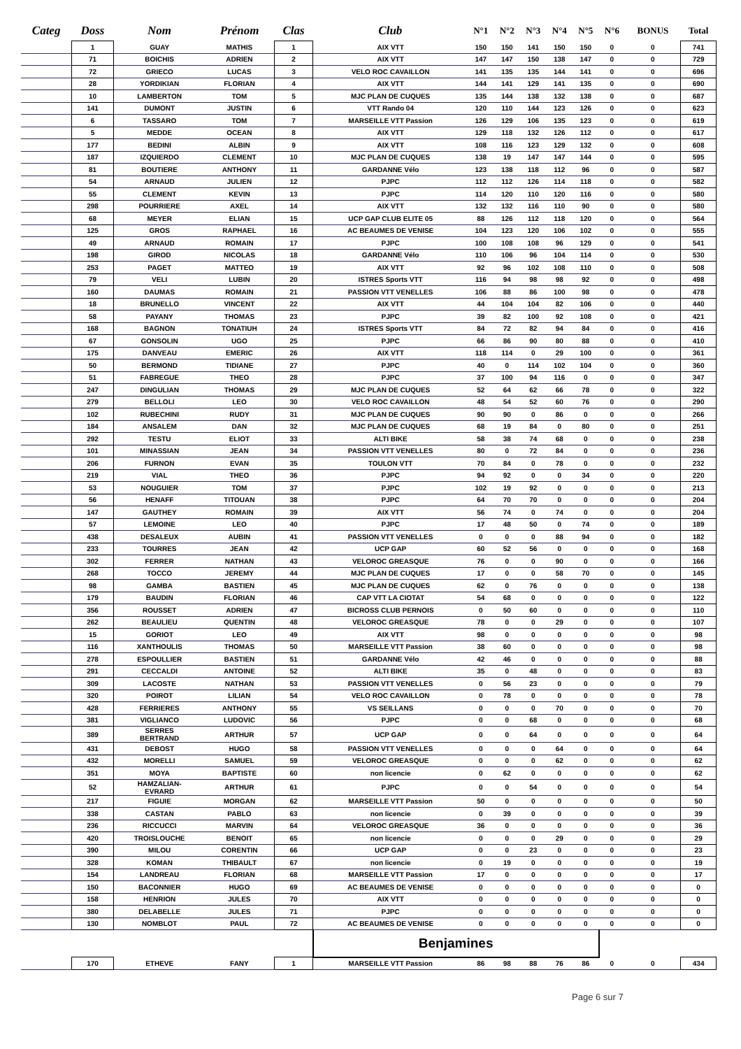| Categ | Doss | Nom | Prénom | Clas | Club | N°1 | N°2 | N°3 | N°4 | N°5 | N°6 | BONUS | Total |
| --- | --- | --- | --- | --- | --- | --- | --- | --- | --- | --- | --- | --- | --- |
| | 1 | GUAY | MATHIS | 1 | AIX VTT | 150 | 150 | 141 | 150 | 150 | 0 | 0 | 741 |
| | 71 | BOICHIS | ADRIEN | 2 | AIX VTT | 147 | 147 | 150 | 138 | 147 | 0 | 0 | 729 |
| | 72 | GRIECO | LUCAS | 3 | VELO ROC CAVAILLON | 141 | 135 | 135 | 144 | 141 | 0 | 0 | 696 |
| | 28 | YORDIKIAN | FLORIAN | 4 | AIX VTT | 144 | 141 | 129 | 141 | 135 | 0 | 0 | 690 |
| | 10 | LAMBERTON | TOM | 5 | MJC PLAN DE CUQUES | 135 | 144 | 138 | 132 | 138 | 0 | 0 | 687 |
| | 141 | DUMONT | JUSTIN | 6 | VTT Rando 04 | 120 | 110 | 144 | 123 | 126 | 0 | 0 | 623 |
| | 6 | TASSARO | TOM | 7 | MARSEILLE VTT Passion | 126 | 129 | 106 | 135 | 123 | 0 | 0 | 619 |
| | 5 | MEDDE | OCEAN | 8 | AIX VTT | 129 | 118 | 132 | 126 | 112 | 0 | 0 | 617 |
| | 177 | BEDINI | ALBIN | 9 | AIX VTT | 108 | 116 | 123 | 129 | 132 | 0 | 0 | 608 |
| | 187 | IZQUIERDO | CLEMENT | 10 | MJC PLAN DE CUQUES | 138 | 19 | 147 | 147 | 144 | 0 | 0 | 595 |
| | 81 | BOUTIERE | ANTHONY | 11 | GARDANNE Vélo | 123 | 138 | 118 | 112 | 96 | 0 | 0 | 587 |
| | 54 | ARNAUD | JULIEN | 12 | PJPC | 112 | 112 | 126 | 114 | 118 | 0 | 0 | 582 |
| | 55 | CLEMENT | KEVIN | 13 | PJPC | 114 | 120 | 110 | 120 | 116 | 0 | 0 | 580 |
| | 298 | POURRIERE | AXEL | 14 | AIX VTT | 132 | 132 | 116 | 110 | 90 | 0 | 0 | 580 |
| | 68 | MEYER | ELIAN | 15 | UCP GAP CLUB ELITE 05 | 88 | 126 | 112 | 118 | 120 | 0 | 0 | 564 |
| | 125 | GROS | RAPHAEL | 16 | AC BEAUMES DE VENISE | 104 | 123 | 120 | 106 | 102 | 0 | 0 | 555 |
| | 49 | ARNAUD | ROMAIN | 17 | PJPC | 100 | 108 | 108 | 96 | 129 | 0 | 0 | 541 |
| | 198 | GIROD | NICOLAS | 18 | GARDANNE Vélo | 110 | 106 | 96 | 104 | 114 | 0 | 0 | 530 |
| | 253 | PAGET | MATTEO | 19 | AIX VTT | 92 | 96 | 102 | 108 | 110 | 0 | 0 | 508 |
| | 79 | VELI | LUBIN | 20 | ISTRES Sports VTT | 116 | 94 | 98 | 98 | 92 | 0 | 0 | 498 |
| | 160 | DAUMAS | ROMAIN | 21 | PASSION VTT VENELLES | 106 | 88 | 86 | 100 | 98 | 0 | 0 | 478 |
| | 18 | BRUNELLO | VINCENT | 22 | AIX VTT | 44 | 104 | 104 | 82 | 106 | 0 | 0 | 440 |
| | 58 | PAYANY | THOMAS | 23 | PJPC | 39 | 82 | 100 | 92 | 108 | 0 | 0 | 421 |
| | 168 | BAGNON | TONATIUH | 24 | ISTRES Sports VTT | 84 | 72 | 82 | 94 | 84 | 0 | 0 | 416 |
| | 67 | GONSOLIN | UGO | 25 | PJPC | 66 | 86 | 90 | 80 | 88 | 0 | 0 | 410 |
| | 175 | DANVEAU | EMERIC | 26 | AIX VTT | 118 | 114 | 0 | 29 | 100 | 0 | 0 | 361 |
| | 50 | BERMOND | TIDIANE | 27 | PJPC | 40 | 0 | 114 | 102 | 104 | 0 | 0 | 360 |
| | 51 | FABREGUE | THEO | 28 | PJPC | 37 | 100 | 94 | 116 | 0 | 0 | 0 | 347 |
| | 247 | DINGULIAN | THOMAS | 29 | MJC PLAN DE CUQUES | 52 | 64 | 62 | 66 | 78 | 0 | 0 | 322 |
| | 279 | BELLOLI | LEO | 30 | VELO ROC CAVAILLON | 48 | 54 | 52 | 60 | 76 | 0 | 0 | 290 |
| | 102 | RUBECHINI | RUDY | 31 | MJC PLAN DE CUQUES | 90 | 90 | 0 | 86 | 0 | 0 | 0 | 266 |
| | 184 | ANSALEM | DAN | 32 | MJC PLAN DE CUQUES | 68 | 19 | 84 | 0 | 80 | 0 | 0 | 251 |
| | 292 | TESTU | ELIOT | 33 | ALTI BIKE | 58 | 38 | 74 | 68 | 0 | 0 | 0 | 238 |
| | 101 | MINASSIAN | JEAN | 34 | PASSION VTT VENELLES | 80 | 0 | 72 | 84 | 0 | 0 | 0 | 236 |
| | 206 | FURNON | EVAN | 35 | TOULON VTT | 70 | 84 | 0 | 78 | 0 | 0 | 0 | 232 |
| | 219 | VIAL | THEO | 36 | PJPC | 94 | 92 | 0 | 0 | 34 | 0 | 0 | 220 |
| | 53 | NOUGUIER | TOM | 37 | PJPC | 102 | 19 | 92 | 0 | 0 | 0 | 0 | 213 |
| | 56 | HENAFF | TITOUAN | 38 | PJPC | 64 | 70 | 70 | 0 | 0 | 0 | 0 | 204 |
| | 147 | GAUTHEY | ROMAIN | 39 | AIX VTT | 56 | 74 | 0 | 74 | 0 | 0 | 0 | 204 |
| | 57 | LEMOINE | LEO | 40 | PJPC | 17 | 48 | 50 | 0 | 74 | 0 | 0 | 189 |
| | 438 | DESALEUX | AUBIN | 41 | PASSION VTT VENELLES | 0 | 0 | 0 | 88 | 94 | 0 | 0 | 182 |
| | 233 | TOURRES | JEAN | 42 | UCP GAP | 60 | 52 | 56 | 0 | 0 | 0 | 0 | 168 |
| | 302 | FERRER | NATHAN | 43 | VELOROC GREASQUE | 76 | 0 | 0 | 90 | 0 | 0 | 0 | 166 |
| | 268 | TOCCO | JEREMY | 44 | MJC PLAN DE CUQUES | 17 | 0 | 0 | 58 | 70 | 0 | 0 | 145 |
| | 98 | GAMBA | BASTIEN | 45 | MJC PLAN DE CUQUES | 62 | 0 | 76 | 0 | 0 | 0 | 0 | 138 |
| | 179 | BAUDIN | FLORIAN | 46 | CAP VTT LA CIOTAT | 54 | 68 | 0 | 0 | 0 | 0 | 0 | 122 |
| | 356 | ROUSSET | ADRIEN | 47 | BICROSS CLUB PERNOIS | 0 | 50 | 60 | 0 | 0 | 0 | 0 | 110 |
| | 262 | BEAULIEU | QUENTIN | 48 | VELOROC GREASQUE | 78 | 0 | 0 | 29 | 0 | 0 | 0 | 107 |
| | 15 | GORIOT | LEO | 49 | AIX VTT | 98 | 0 | 0 | 0 | 0 | 0 | 0 | 98 |
| | 116 | XANTHOULIS | THOMAS | 50 | MARSEILLE VTT Passion | 38 | 60 | 0 | 0 | 0 | 0 | 0 | 98 |
| | 278 | ESPOULLIER | BASTIEN | 51 | GARDANNE Vélo | 42 | 46 | 0 | 0 | 0 | 0 | 0 | 88 |
| | 291 | CECCALDI | ANTOINE | 52 | ALTI BIKE | 35 | 0 | 48 | 0 | 0 | 0 | 0 | 83 |
| | 309 | LACOSTE | NATHAN | 53 | PASSION VTT VENELLES | 0 | 56 | 23 | 0 | 0 | 0 | 0 | 79 |
| | 320 | POIROT | LILIAN | 54 | VELO ROC CAVAILLON | 0 | 78 | 0 | 0 | 0 | 0 | 0 | 78 |
| | 428 | FERRIERES | ANTHONY | 55 | VS SEILLANS | 0 | 0 | 0 | 70 | 0 | 0 | 0 | 70 |
| | 381 | VIGLIANCO | LUDOVIC | 56 | PJPC | 0 | 0 | 68 | 0 | 0 | 0 | 0 | 68 |
| | 389 | SERRES BERTRAND | ARTHUR | 57 | UCP GAP | 0 | 0 | 64 | 0 | 0 | 0 | 0 | 64 |
| | 431 | DEBOST | HUGO | 58 | PASSION VTT VENELLES | 0 | 0 | 0 | 64 | 0 | 0 | 0 | 64 |
| | 432 | MORELLI | SAMUEL | 59 | VELOROC GREASQUE | 0 | 0 | 0 | 62 | 0 | 0 | 0 | 62 |
| | 351 | MOYA | BAPTISTE | 60 | non licencie | 0 | 62 | 0 | 0 | 0 | 0 | 0 | 62 |
| | 52 | HAMZALIAN- EVRARD | ARTHUR | 61 | PJPC | 0 | 0 | 54 | 0 | 0 | 0 | 0 | 54 |
| | 217 | FIGUIE | MORGAN | 62 | MARSEILLE VTT Passion | 50 | 0 | 0 | 0 | 0 | 0 | 0 | 50 |
| | 338 | CASTAN | PABLO | 63 | non licencie | 0 | 39 | 0 | 0 | 0 | 0 | 0 | 39 |
| | 236 | RICCUCCI | MARVIN | 64 | VELOROC GREASQUE | 36 | 0 | 0 | 0 | 0 | 0 | 0 | 36 |
| | 420 | TROISLOUCHE | BENOIT | 65 | non licencie | 0 | 0 | 0 | 29 | 0 | 0 | 0 | 29 |
| | 390 | MILOU | CORENTIN | 66 | UCP GAP | 0 | 0 | 23 | 0 | 0 | 0 | 0 | 23 |
| | 328 | KOMAN | THIBAULT | 67 | non licencie | 0 | 19 | 0 | 0 | 0 | 0 | 0 | 19 |
| | 154 | LANDREAU | FLORIAN | 68 | MARSEILLE VTT Passion | 17 | 0 | 0 | 0 | 0 | 0 | 0 | 17 |
| | 150 | BACONNIER | HUGO | 69 | AC BEAUMES DE VENISE | 0 | 0 | 0 | 0 | 0 | 0 | 0 | 0 |
| | 158 | HENRION | JULES | 70 | AIX VTT | 0 | 0 | 0 | 0 | 0 | 0 | 0 | 0 |
| | 380 | DELABELLE | JULES | 71 | PJPC | 0 | 0 | 0 | 0 | 0 | 0 | 0 | 0 |
| | 130 | NOMBLOT | PAUL | 72 | AC BEAUMES DE VENISE | 0 | 0 | 0 | 0 | 0 | 0 | 0 | 0 |
| | | | | | Benjamines | | | | | | | | |
| | 170 | ETHEVE | FANY | 1 | MARSEILLE VTT Passion | 86 | 98 | 88 | 76 | 86 | 0 | 0 | 434 |
Page 6 sur 7